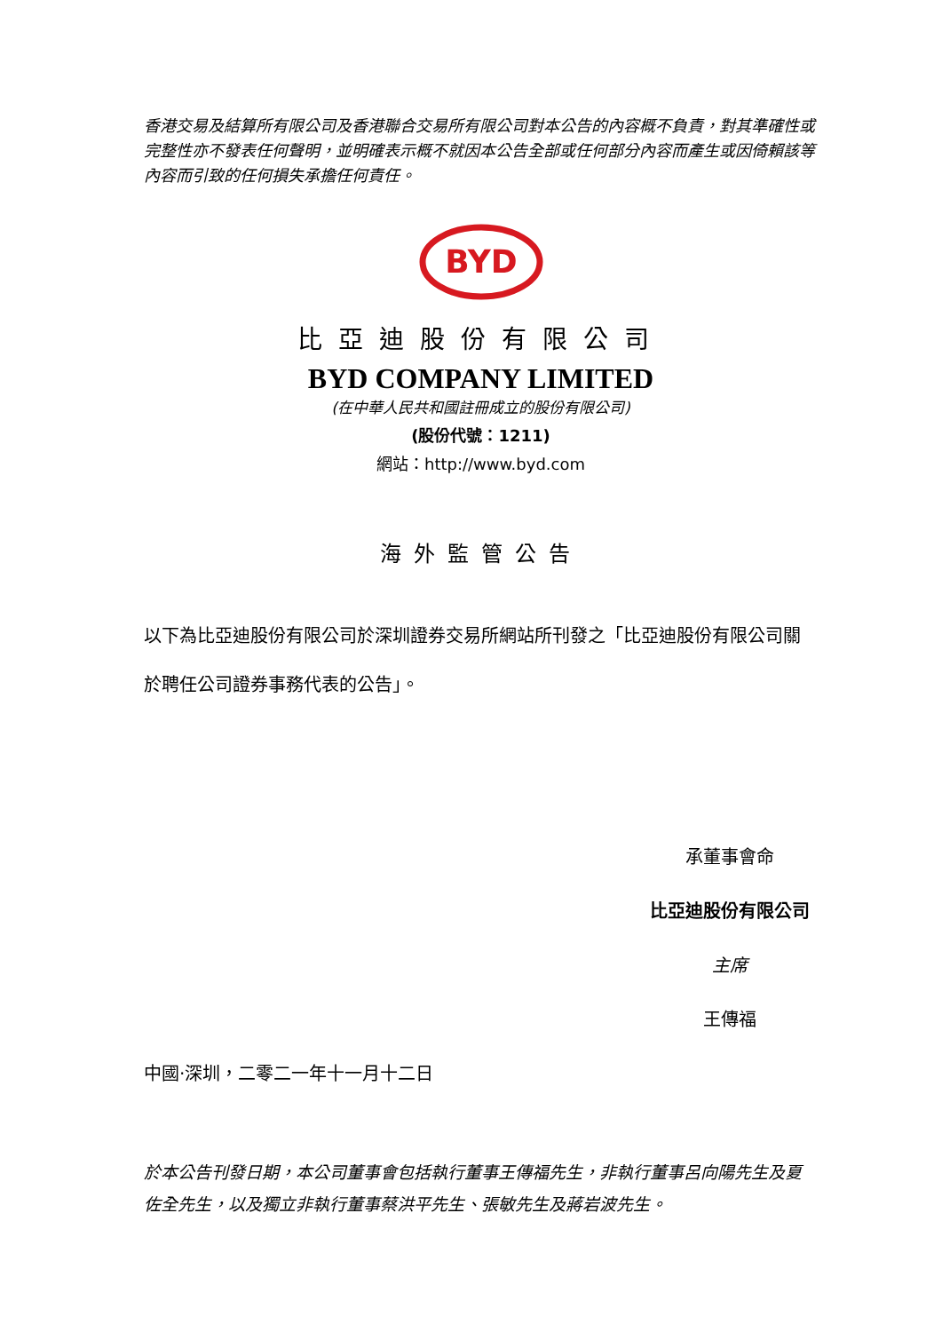香港交易及結算所有限公司及香港聯合交易所有限公司對本公告的內容概不負責，對其準確性或完整性亦不發表任何聲明，並明確表示概不就因本公告全部或任何部分內容而產生或因倚賴該等內容而引致的任何損失承擔任何責任。
BYD
比亞迪股份有限公司
BYD COMPANY LIMITED
(在中華人民共和國註冊成立的股份有限公司)
(股份代號：1211)
網站：http://www.byd.com
海外監管公告
以下為比亞迪股份有限公司於深圳證券交易所網站所刊發之「比亞迪股份有限公司關於聘任公司證券事務代表的公告」。
承董事會命
比亞迪股份有限公司
主席
王傳福
中國‧深圳，二零二一年十一月十二日
於本公告刊發日期，本公司董事會包括執行董事王傳福先生，非執行董事呂向陽先生及夏佐全先生，以及獨立非執行董事蔡洪平先生、張敏先生及蔣岩波先生。